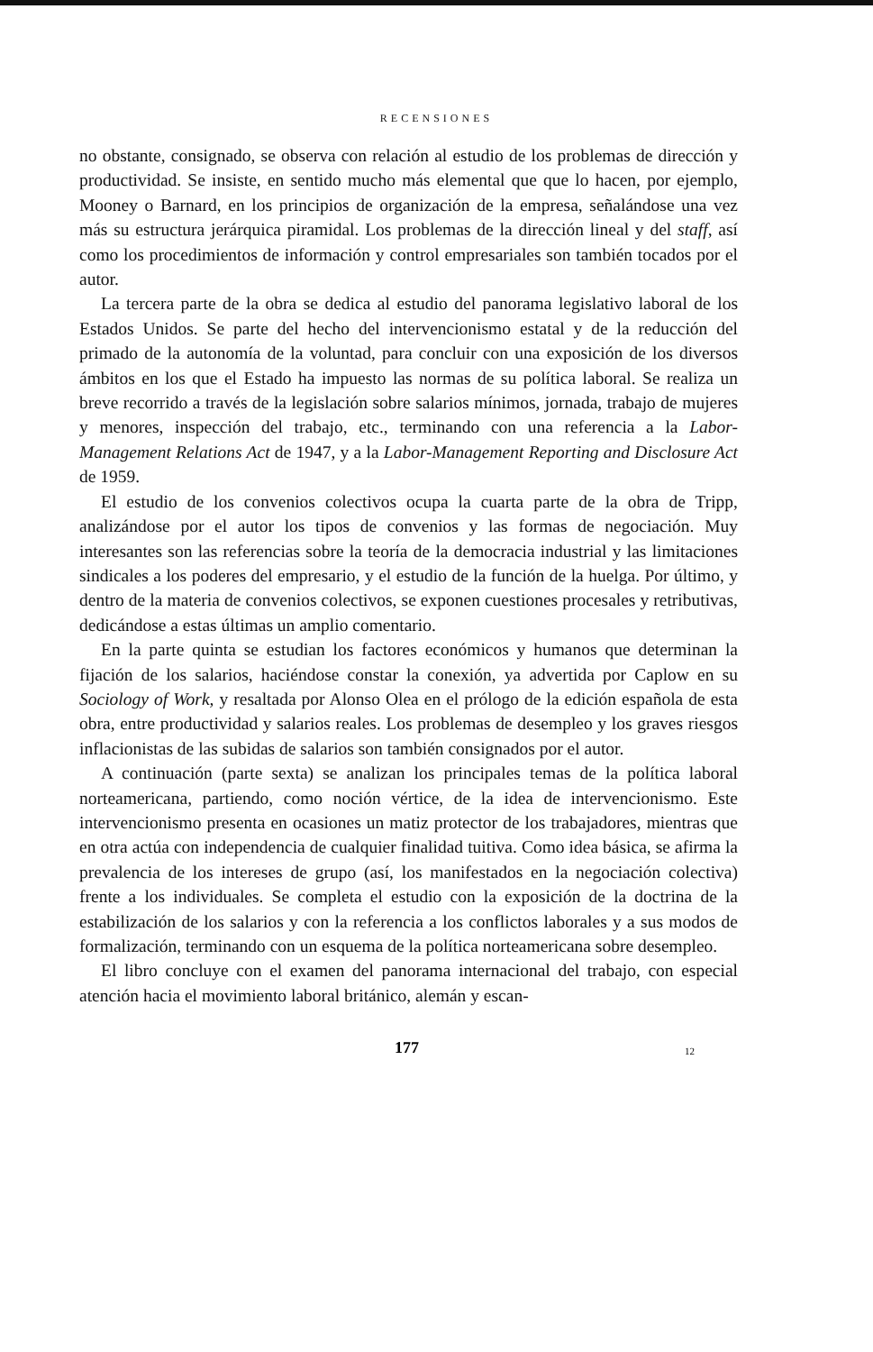RECENSIONES
no obstante, consignado, se observa con relación al estudio de los problemas de dirección y productividad. Se insiste, en sentido mucho más elemental que que lo hacen, por ejemplo, Mooney o Barnard, en los principios de organización de la empresa, señalándose una vez más su estructura jerárquica piramidal. Los problemas de la dirección lineal y del staff, así como los procedimientos de información y control empresariales son también tocados por el autor.
La tercera parte de la obra se dedica al estudio del panorama legislativo laboral de los Estados Unidos. Se parte del hecho del intervencionismo estatal y de la reducción del primado de la autonomía de la voluntad, para concluir con una exposición de los diversos ámbitos en los que el Estado ha impuesto las normas de su política laboral. Se realiza un breve recorrido a través de la legislación sobre salarios mínimos, jornada, trabajo de mujeres y menores, inspección del trabajo, etc., terminando con una referencia a la Labor-Management Relations Act de 1947, y a la Labor-Management Reporting and Disclosure Act de 1959.
El estudio de los convenios colectivos ocupa la cuarta parte de la obra de Tripp, analizándose por el autor los tipos de convenios y las formas de negociación. Muy interesantes son las referencias sobre la teoría de la democracia industrial y las limitaciones sindicales a los poderes del empresario, y el estudio de la función de la huelga. Por último, y dentro de la materia de convenios colectivos, se exponen cuestiones procesales y retributivas, dedicándose a estas últimas un amplio comentario.
En la parte quinta se estudian los factores económicos y humanos que determinan la fijación de los salarios, haciéndose constar la conexión, ya advertida por Caplow en su Sociology of Work, y resaltada por Alonso Olea en el prólogo de la edición española de esta obra, entre productividad y salarios reales. Los problemas de desempleo y los graves riesgos inflacionistas de las subidas de salarios son también consignados por el autor.
A continuación (parte sexta) se analizan los principales temas de la política laboral norteamericana, partiendo, como noción vértice, de la idea de intervencionismo. Este intervencionismo presenta en ocasiones un matiz protector de los trabajadores, mientras que en otra actúa con independencia de cualquier finalidad tuitiva. Como idea básica, se afirma la prevalencia de los intereses de grupo (así, los manifestados en la negociación colectiva) frente a los individuales. Se completa el estudio con la exposición de la doctrina de la estabilización de los salarios y con la referencia a los conflictos laborales y a sus modos de formalización, terminando con un esquema de la política norteamericana sobre desempleo.
El libro concluye con el examen del panorama internacional del trabajo, con especial atención hacia el movimiento laboral británico, alemán y escan-
177 12